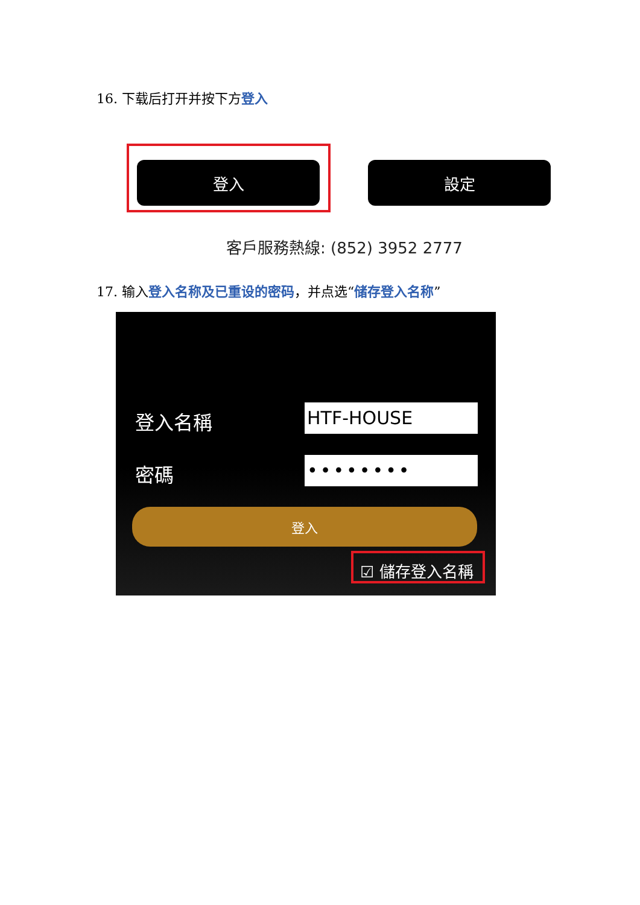16. 下载后打开并按下方登入
登入 設定
客戶服務熱線: (852) 3952 2777
17. 输入登入名称及已重设的密码，并点选“储存登入名称”
登入名稱 HTF-HOUSE
密碼 ••••••••
登入
☑ 儲存登入名稱